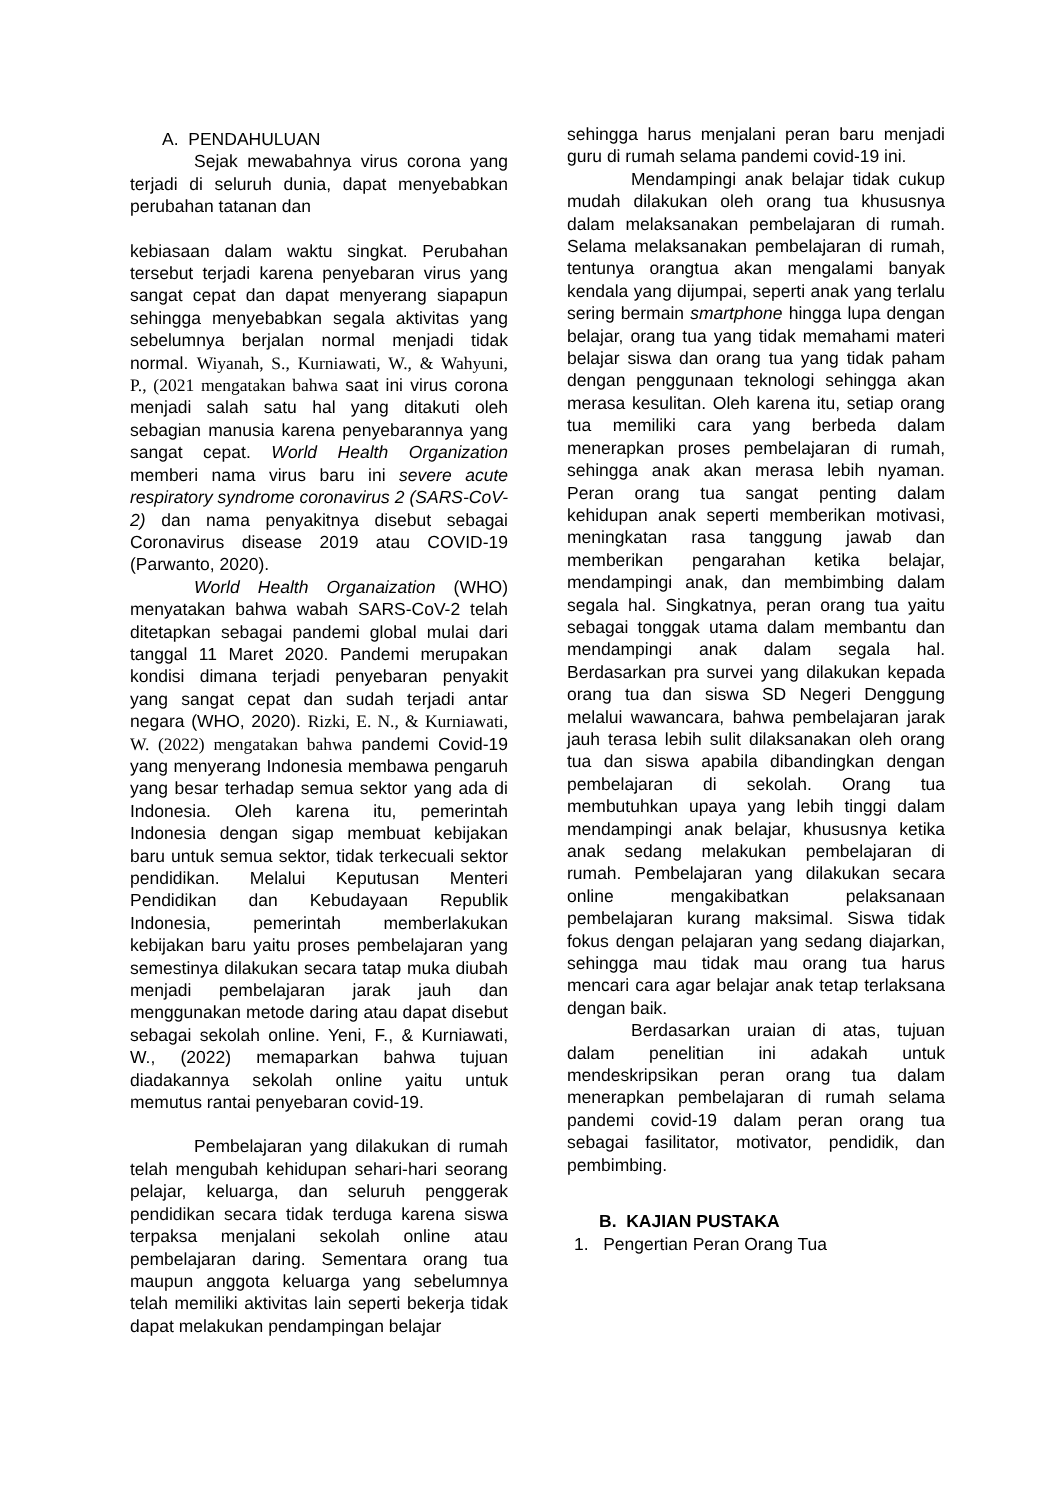A. PENDAHULUAN
Sejak mewabahnya virus corona yang terjadi di seluruh dunia, dapat menyebabkan perubahan tatanan dan
kebiasaan dalam waktu singkat. Perubahan tersebut terjadi karena penyebaran virus yang sangat cepat dan dapat menyerang siapapun sehingga menyebabkan segala aktivitas yang sebelumnya berjalan normal menjadi tidak normal. Wiyanah, S., Kurniawati, W., & Wahyuni, P., (2021 mengatakan bahwa saat ini virus corona menjadi salah satu hal yang ditakuti oleh sebagian manusia karena penyebarannya yang sangat cepat. World Health Organization memberi nama virus baru ini severe acute respiratory syndrome coronavirus 2 (SARS-CoV-2) dan nama penyakitnya disebut sebagai Coronavirus disease 2019 atau COVID-19 (Parwanto, 2020).
World Health Organaization (WHO) menyatakan bahwa wabah SARS-CoV-2 telah ditetapkan sebagai pandemi global mulai dari tanggal 11 Maret 2020. Pandemi merupakan kondisi dimana terjadi penyebaran penyakit yang sangat cepat dan sudah terjadi antar negara (WHO, 2020). Rizki, E. N., & Kurniawati, W. (2022) mengatakan bahwa pandemi Covid-19 yang menyerang Indonesia membawa pengaruh yang besar terhadap semua sektor yang ada di Indonesia. Oleh karena itu, pemerintah Indonesia dengan sigap membuat kebijakan baru untuk semua sektor, tidak terkecuali sektor pendidikan. Melalui Keputusan Menteri Pendidikan dan Kebudayaan Republik Indonesia, pemerintah memberlakukan kebijakan baru yaitu proses pembelajaran yang semestinya dilakukan secara tatap muka diubah menjadi pembelajaran jarak jauh dan menggunakan metode daring atau dapat disebut sebagai sekolah online. Yeni, F., & Kurniawati, W., (2022) memaparkan bahwa tujuan diadakannya sekolah online yaitu untuk memutus rantai penyebaran covid-19.
Pembelajaran yang dilakukan di rumah telah mengubah kehidupan sehari-hari seorang pelajar, keluarga, dan seluruh penggerak pendidikan secara tidak terduga karena siswa terpaksa menjalani sekolah online atau pembelajaran daring. Sementara orang tua maupun anggota keluarga yang sebelumnya telah memiliki aktivitas lain seperti bekerja tidak dapat melakukan pendampingan belajar
sehingga harus menjalani peran baru menjadi guru di rumah selama pandemi covid-19 ini.
Mendampingi anak belajar tidak cukup mudah dilakukan oleh orang tua khususnya dalam melaksanakan pembelajaran di rumah. Selama melaksanakan pembelajaran di rumah, tentunya orangtua akan mengalami banyak kendala yang dijumpai, seperti anak yang terlalu sering bermain smartphone hingga lupa dengan belajar, orang tua yang tidak memahami materi belajar siswa dan orang tua yang tidak paham dengan penggunaan teknologi sehingga akan merasa kesulitan. Oleh karena itu, setiap orang tua memiliki cara yang berbeda dalam menerapkan proses pembelajaran di rumah, sehingga anak akan merasa lebih nyaman. Peran orang tua sangat penting dalam kehidupan anak seperti memberikan motivasi, meningkatan rasa tanggung jawab dan memberikan pengarahan ketika belajar, mendampingi anak, dan membimbing dalam segala hal. Singkatnya, peran orang tua yaitu sebagai tonggak utama dalam membantu dan mendampingi anak dalam segala hal. Berdasarkan pra survei yang dilakukan kepada orang tua dan siswa SD Negeri Denggung melalui wawancara, bahwa pembelajaran jarak jauh terasa lebih sulit dilaksanakan oleh orang tua dan siswa apabila dibandingkan dengan pembelajaran di sekolah. Orang tua membutuhkan upaya yang lebih tinggi dalam mendampingi anak belajar, khususnya ketika anak sedang melakukan pembelajaran di rumah. Pembelajaran yang dilakukan secara online mengakibatkan pelaksanaan pembelajaran kurang maksimal. Siswa tidak fokus dengan pelajaran yang sedang diajarkan, sehingga mau tidak mau orang tua harus mencari cara agar belajar anak tetap terlaksana dengan baik.
Berdasarkan uraian di atas, tujuan dalam penelitian ini adakah untuk mendeskripsikan peran orang tua dalam menerapkan pembelajaran di rumah selama pandemi covid-19 dalam peran orang tua sebagai fasilitator, motivator, pendidik, dan pembimbing.
B. KAJIAN PUSTAKA
1. Pengertian Peran Orang Tua